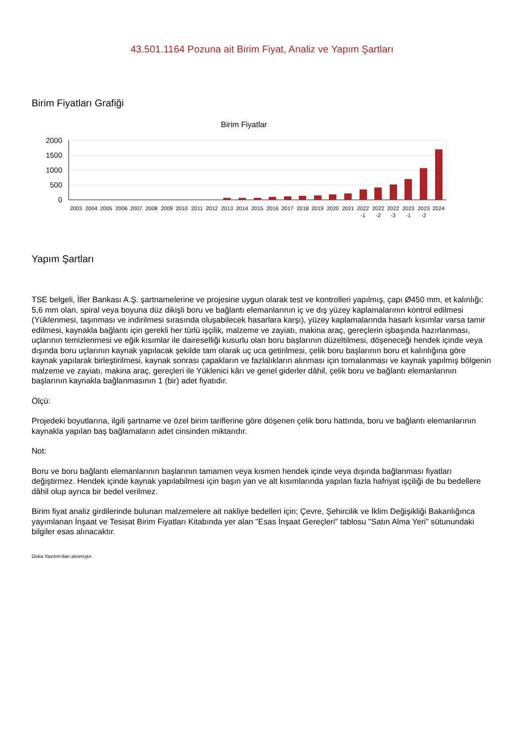43.501.1164 Pozuna ait Birim Fiyat, Analiz ve Yapım Şartları
Birim Fiyatları Grafiği
Birim Fiyatlar
2000
1500
1000
500
0
2003
2004
2005
2006
2007
2008
2009
2010
2011
2012
2013
2014
2015
2016
2017
2018
2019
2020
2021
2022
2022
2022
2023
2023
2024
-1
-2
-3
-1
-2
Yapım Şartları
TSE belgeli, İller Bankası A.Ş. şartnamelerine ve projesine uygun olarak test ve kontrolleri yapılmış, çapı Ø450 mm, et kalınlığı: 5,6 mm olan, spiral veya boyuna düz dikişli boru ve bağlantı elemanlarının iç ve dış yüzey kaplamalarının kontrol edilmesi (Yüklenmesi, taşınması ve indirilmesi sırasında oluşabilecek hasarlara karşı), yüzey kaplamalarında hasarlı kısımlar varsa tamir edilmesi, kaynakla bağlantı için gerekli her türlü işçilik, malzeme ve zayiatı, makina araç, gereçlerin işbaşında hazırlanması, uçlarının temizlenmesi ve eğik kısımlar ile daireselliği kusurlu olan boru başlarının düzeltilmesi, döşeneceği hendek içinde veya dışında boru uçlarının kaynak yapılacak şekilde tam olarak uç uca getirilmesi, çelik boru başlarının boru et kalınlığına göre kaynak yapılarak birleştirilmesi, kaynak sonrası çapakların ve fazlalıkların alınması için tornalanması ve kaynak yapılmış bölgenin malzeme ve zayiatı, makina araç, gereçleri ile Yüklenici kârı ve genel giderler dâhil, çelik boru ve bağlantı elemanlarının başlarının kaynakla bağlanmasının 1 (bir) adet fiyatıdır.
Ölçü:
Projedeki boyutlarına, ilgili şartname ve özel birim tariflerine göre döşenen çelik boru hattında, boru ve bağlantı elemanlarının kaynakla yapılan baş bağlamaların adet cinsinden miktarıdır.
Not:
Boru ve boru bağlantı elemanlarının başlarının tamamen veya kısmen hendek içinde veya dışında bağlanması fiyatları değiştirmez. Hendek içinde kaynak yapılabilmesi için başın yan ve alt kısımlarında yapılan fazla hafriyat işçiliği de bu bedellere dâhil olup ayrıca bir bedel verilmez.
Birim fiyat analiz girdilerinde bulunan malzemelere ait nakliye bedelleri için; Çevre, Şehircilik ve İklim Değişikliği Bakanlığınca yayımlanan İnşaat ve Tesisat Birim Fiyatları Kitabında yer alan "Esas İnşaat Gereçleri" tablosu "Satın Alma Yeri" sütunundaki bilgiler esas alınacaktır.
Oska Yazılım'dan alınmıştır.